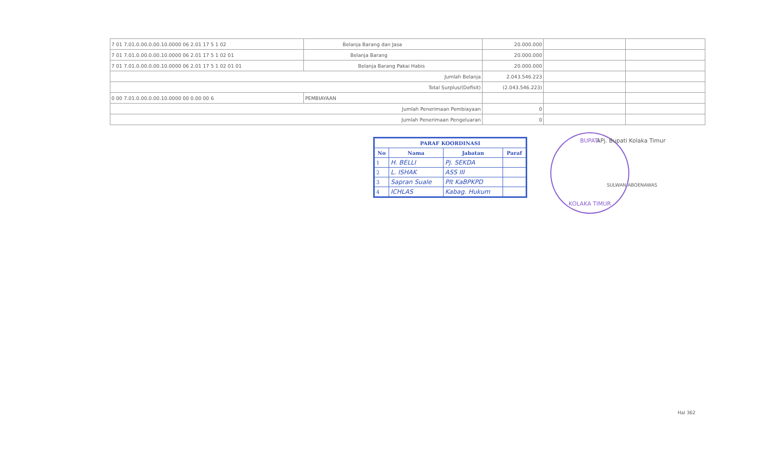| 7 01 7.01.0.00.0.00.10.0000 06 2.01 17 5 1 02 | Belanja Barang dan Jasa | 20.000.000 | | |
| 7 01 7.01.0.00.0.00.10.0000 06 2.01 17 5 1 02 01 | Belanja Barang | 20.000.000 | | |
| 7 01 7.01.0.00.0.00.10.0000 06 2.01 17 5 1 02 01 01 | Belanja Barang Pakai Habis | 20.000.000 | | |
| Jumlah Belanja | | 2.043.546.223 | | |
| Total Surplus/(Defisit) | | (2.043.546.223) | | |
| 0 00 7.01.0.00.0.00.10.0000 00 0.00 00 6 | PEMBIAYAAN | | | |
| Jumlah Penerimaan Pembiayaan | | 0 | | |
| Jumlah Penerimaan Pengeluaran | | 0 | | |
| PARAF KOORDINASI | | | |
| --- | --- | --- | --- |
| No | Nama | Jabatan | Paraf |
| 1 | H. BELLI | Pj. SEKDA | |
| 2 | L. ISHAK | ASS III | |
| 3 | Sapran Suale | Plt KaBPKPD | |
| 4 | ICHLAS | Kabag. Hukum | |
BUPATI
KOLAKA TIMUR
APj. Bupati Kolaka Timur
SULWAN ABOENAWAS
Hal 362